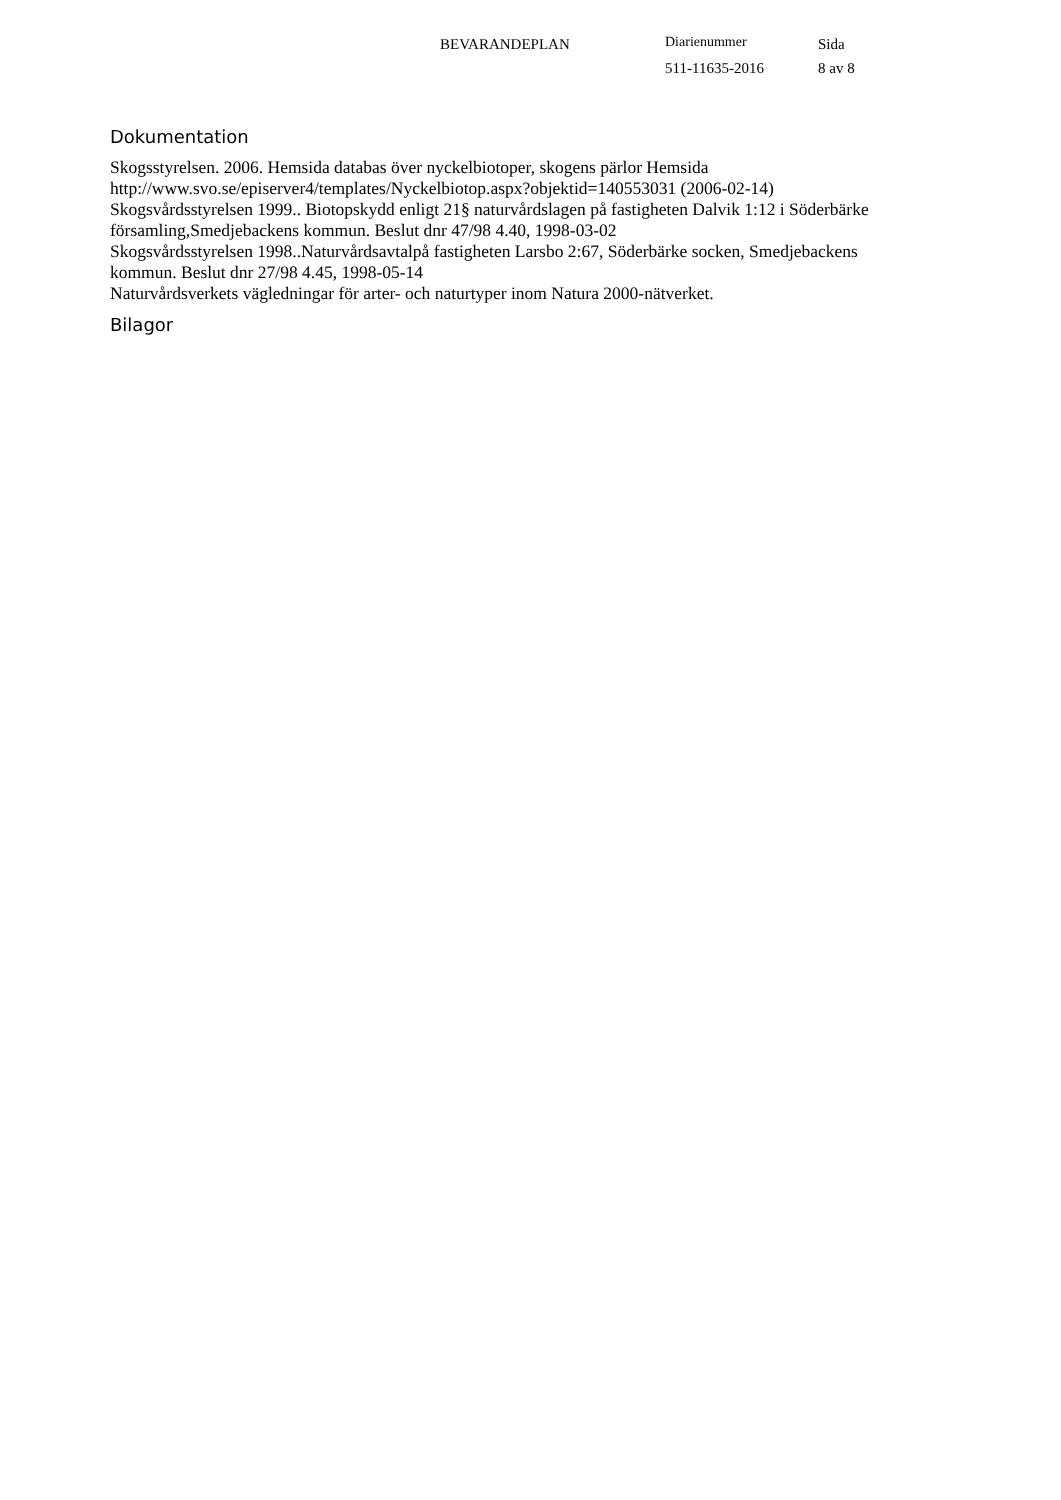BEVARANDEPLAN Diarienummer Sida
511-11635-2016 8 av 8
Dokumentation
Skogsstyrelsen. 2006. Hemsida databas över nyckelbiotoper, skogens pärlor Hemsida http://www.svo.se/episerver4/templates/Nyckelbiotop.aspx?objektid=140553031 (2006-02-14)
Skogsvårdsstyrelsen 1999.. Biotopskydd enligt 21§ naturvårdslagen på fastigheten Dalvik 1:12 i Söderbärke församling,Smedjebackens kommun. Beslut dnr 47/98 4.40, 1998-03-02
Skogsvårdsstyrelsen 1998..Naturvårdsavtalpå fastigheten Larsbo 2:67, Söderbärke socken, Smedjebackens kommun. Beslut dnr 27/98 4.45, 1998-05-14
Naturvårdsverkets vägledningar för arter- och naturtyper inom Natura 2000-nätverket.
Bilagor